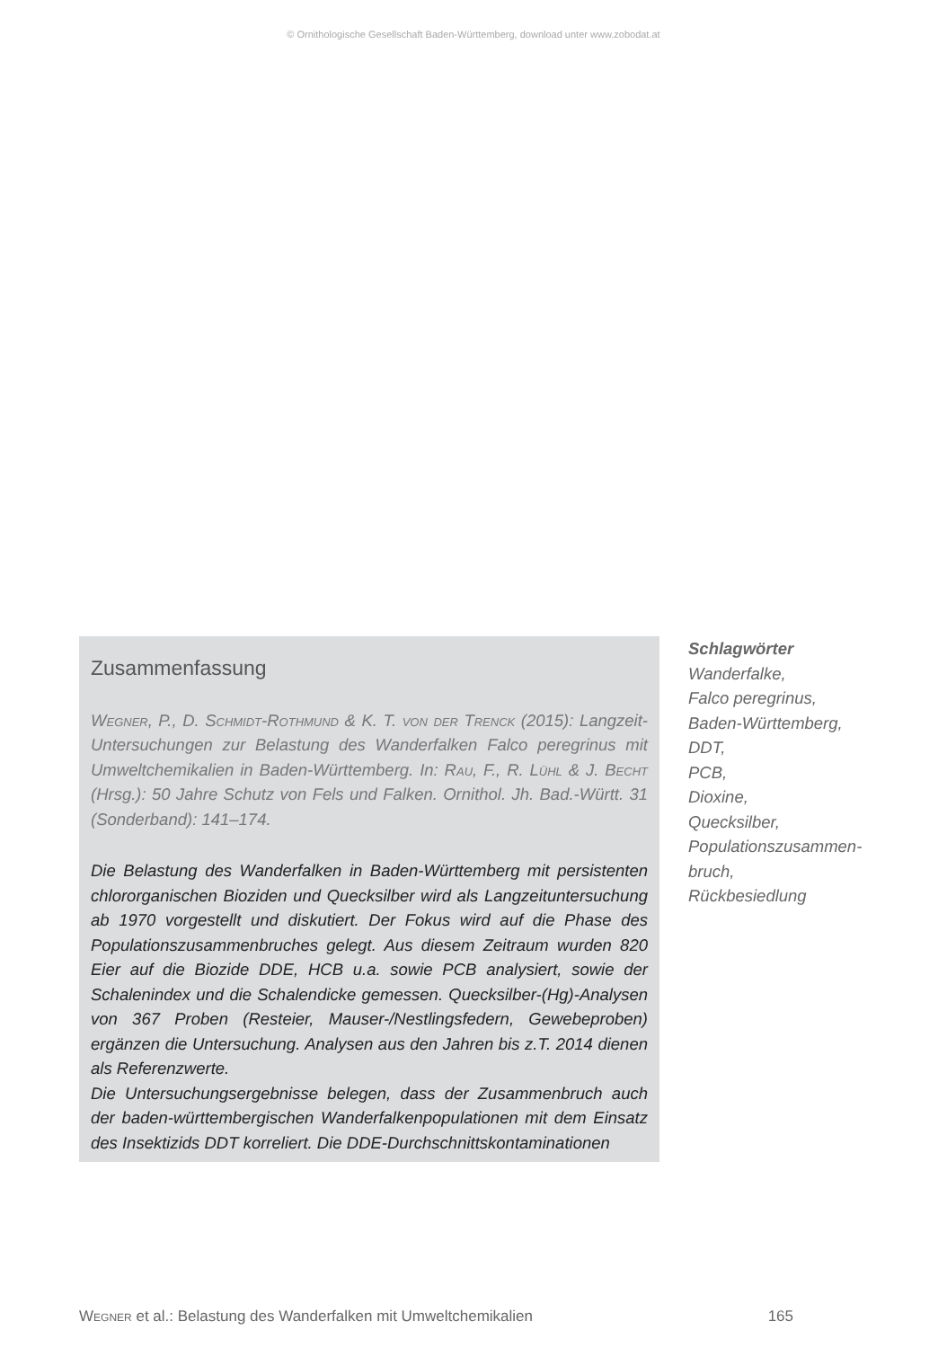© Ornithologische Gesellschaft Baden-Württemberg, download unter www.zobodat.at
Zusammenfassung
Wegner, P., D. Schmidt-Rothmund & K. T. von der Trenck (2015): Langzeit-Untersuchungen zur Belastung des Wanderfalken Falco peregrinus mit Umweltchemikalien in Baden-Württemberg. In: Rau, F., R. Lühl & J. Becht (Hrsg.): 50 Jahre Schutz von Fels und Falken. Ornithol. Jh. Bad.-Württ. 31 (Sonderband): 141–174.
Die Belastung des Wanderfalken in Baden-Württemberg mit persistenten chlororganischen Bioziden und Quecksilber wird als Langzeituntersuchung ab 1970 vorgestellt und diskutiert. Der Fokus wird auf die Phase des Populationszusammenbruches gelegt. Aus diesem Zeitraum wurden 820 Eier auf die Biozide DDE, HCB u.a. sowie PCB analysiert, sowie der Schalenindex und die Schalendicke gemessen. Quecksilber-(Hg)-Analysen von 367 Proben (Resteier, Mauser-/Nestlingsfedern, Gewebeproben) ergänzen die Untersuchung. Analysen aus den Jahren bis z.T. 2014 dienen als Referenzwerte.
Die Untersuchungsergebnisse belegen, dass der Zusammenbruch auch der baden-württembergischen Wanderfalkenpopulationen mit dem Einsatz des Insektizids DDT korreliert. Die DDE-Durchschnittskontaminationen
Schlagwörter
Wanderfalke,
Falco peregrinus,
Baden-Württemberg,
DDT,
PCB,
Dioxine,
Quecksilber,
Populationszusammen-
bruch,
Rückbesiedlung
Wegner et al.: Belastung des Wanderfalken mit Umweltchemikalien 165